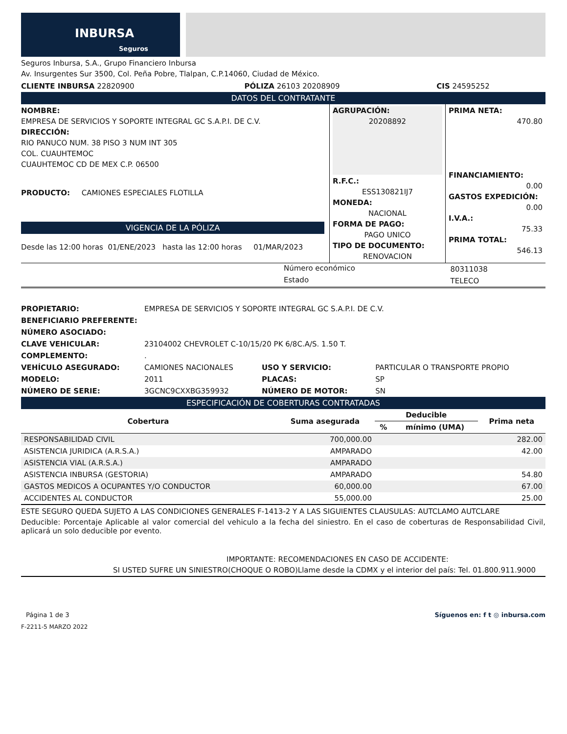INBURSA
Seguros
Seguros Inbursa, S.A., Grupo Financiero Inbursa
Av. Insurgentes Sur 3500, Col. Peña Pobre, Tlalpan, C.P.14060, Ciudad de México.
| CLIENTE INBURSA 22820900 | PÓLIZA 26103 20208909 | CIS 24595252 |
DATOS DEL CONTRATANTE
NOMBRE:
EMPRESA DE SERVICIOS Y SOPORTE INTEGRAL GC S.A.P.I. DE C.V.
DIRECCIÓN:
RIO PANUCO NUM. 38 PISO 3 NUM INT 305
COL. CUAUHTEMOC
CUAUHTEMOC CD DE MEX C.P. 06500
PRODUCTO: CAMIONES ESPECIALES FLOTILLA
VIGENCIA DE LA PÓLIZA
Desde las 12:00 horas 01/ENE/2023 hasta las 12:00 horas 01/MAR/2023
AGRUPACIÓN:
20208892
R.F.C.:
ESS130821IJ7
MONEDA:
NACIONAL
FORMA DE PAGO:
PAGO UNICO
TIPO DE DOCUMENTO:
RENOVACION
PRIMA NETA:
470.80
FINANCIAMIENTO:
0.00
GASTOS EXPEDICIÓN:
0.00
I.V.A.:
75.33
PRIMA TOTAL:
546.13
| Número económico | 80311038 |
| Estado | TELECO |
| PROPIETARIO: | EMPRESA DE SERVICIOS Y SOPORTE INTEGRAL GC S.A.P.I. DE C.V. | | |
| BENEFICIARIO PREFERENTE: | | | |
| NÚMERO ASOCIADO: | | | |
| CLAVE VEHICULAR: | 23104002 CHEVROLET C-10/15/20 PK 6/8C.A/S. 1.50 T. | | |
| COMPLEMENTO: | . | | |
| VEHÍCULO ASEGURADO: | CAMIONES NACIONALES | USO Y SERVICIO: | PARTICULAR O TRANSPORTE PROPIO |
| MODELO: | 2011 | PLACAS: | SP |
| NÚMERO DE SERIE: | 3GCNC9CXXBG359932 | NÚMERO DE MOTOR: | SN |
ESPECIFICACIÓN DE COBERTURAS CONTRATADAS
| Cobertura | Suma asegurada | Deducible | | Prima neta |
| --- | --- | --- | --- | --- |
| | | % | mínimo (UMA) | |
| RESPONSABILIDAD CIVIL | 700,000.00 | | | 282.00 |
| ASISTENCIA JURIDICA (A.R.S.A.) | AMPARADO | | | 42.00 |
| ASISTENCIA VIAL (A.R.S.A.) | AMPARADO | | | |
| ASISTENCIA INBURSA (GESTORIA) | AMPARADO | | | 54.80 |
| GASTOS MEDICOS A OCUPANTES Y/O CONDUCTOR | 60,000.00 | | | 67.00 |
| ACCIDENTES AL CONDUCTOR | 55,000.00 | | | 25.00 |
ESTE SEGURO QUEDA SUJETO A LAS CONDICIONES GENERALES F-1413-2 Y A LAS SIGUIENTES CLAUSULAS: AUTCLAMO AUTCLARE
Deducible: Porcentaje Aplicable al valor comercial del vehiculo a la fecha del siniestro. En el caso de coberturas de Responsabilidad Civil, aplicará un solo deducible por evento.
IMPORTANTE: RECOMENDACIONES EN CASO DE ACCIDENTE:
SI USTED SUFRE UN SINIESTRO(CHOQUE O ROBO)Llame desde la CDMX y el interior del país: Tel. 01.800.911.9000
Página 1 de 3 Síguenos en: f t ◎ inbursa.com
F-2211-5 MARZO 2022